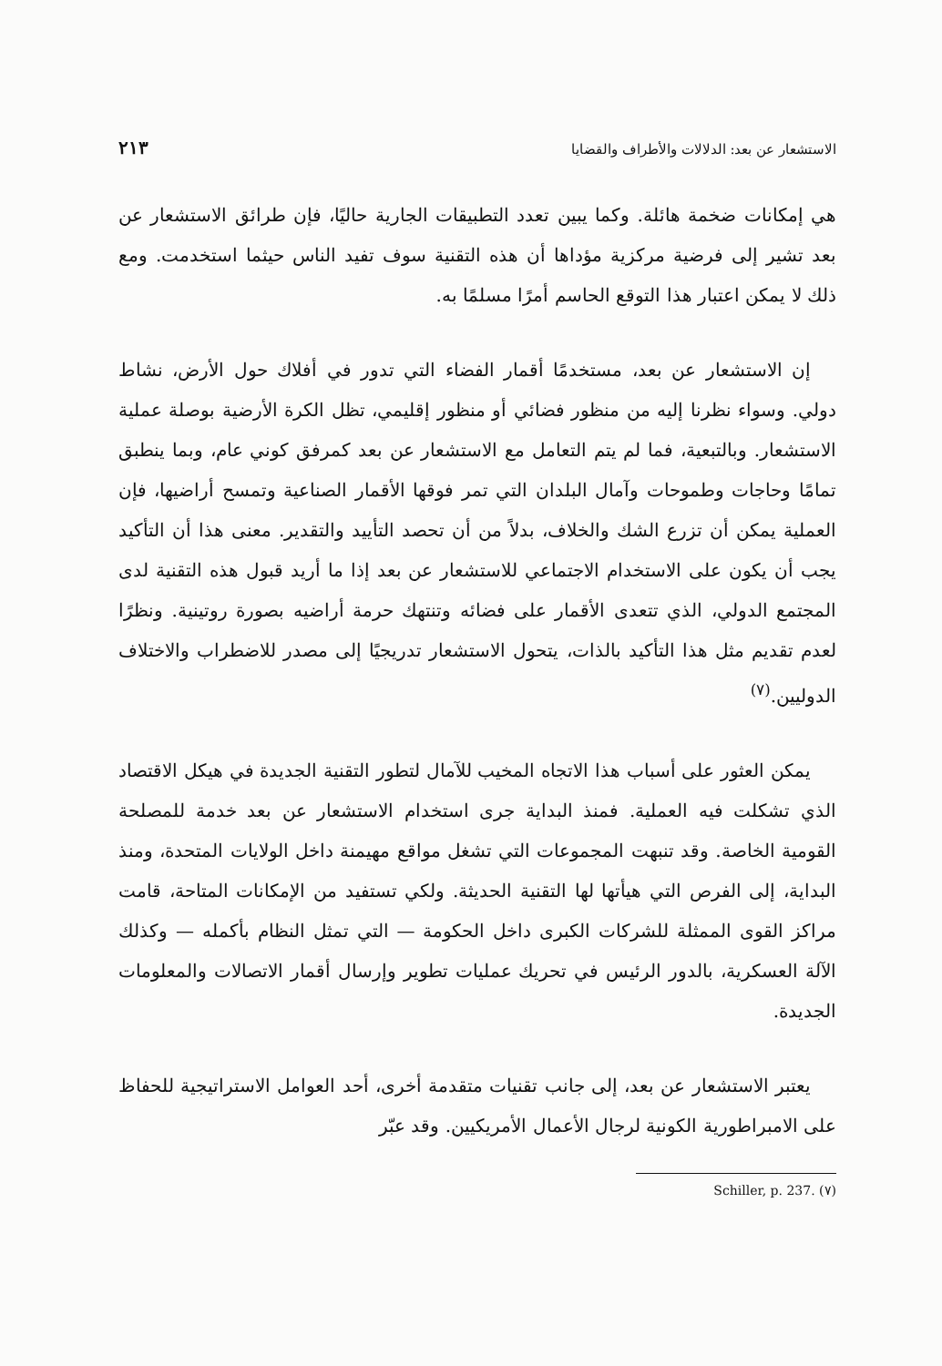الاستشعار عن بعد: الدلالات والأطراف والقضايا ٢١٣
هي إمكانات ضخمة هائلة. وكما يبين تعدد التطبيقات الجارية حاليًا، فإن طرائق الاستشعار عن بعد تشير إلى فرضية مركزية مؤداها أن هذه التقنية سوف تفيد الناس حيثما استخدمت. ومع ذلك لا يمكن اعتبار هذا التوقع الحاسم أمرًا مسلمًا به.
إن الاستشعار عن بعد، مستخدمًا أقمار الفضاء التي تدور في أفلاك حول الأرض، نشاط دولي. وسواء نظرنا إليه من منظور فضائي أو منظور إقليمي، تظل الكرة الأرضية بوصلة عملية الاستشعار. وبالتبعية، فما لم يتم التعامل مع الاستشعار عن بعد كمرفق كوني عام، وبما ينطبق تمامًا وحاجات وطموحات وآمال البلدان التي تمر فوقها الأقمار الصناعية وتمسح أراضيها، فإن العملية يمكن أن تزرع الشك والخلاف، بدلاً من أن تحصد التأييد والتقدير. معنى هذا أن التأكيد يجب أن يكون على الاستخدام الاجتماعي للاستشعار عن بعد إذا ما أريد قبول هذه التقنية لدى المجتمع الدولي، الذي تتعدى الأقمار على فضائه وتنتهك حرمة أراضيه بصورة روتينية. ونظرًا لعدم تقديم مثل هذا التأكيد بالذات، يتحول الاستشعار تدريجيًا إلى مصدر للاضطراب والاختلاف الدوليين.<sup>(٧)</sup>
يمكن العثور على أسباب هذا الاتجاه المخيب للآمال لتطور التقنية الجديدة في هيكل الاقتصاد الذي تشكلت فيه العملية. فمنذ البداية جرى استخدام الاستشعار عن بعد خدمة للمصلحة القومية الخاصة. وقد تنبهت المجموعات التي تشغل مواقع مهيمنة داخل الولايات المتحدة، ومنذ البداية، إلى الفرص التي هيأتها لها التقنية الحديثة. ولكي تستفيد من الإمكانات المتاحة، قامت مراكز القوى الممثلة للشركات الكبرى داخل الحكومة — التي تمثل النظام بأكمله — وكذلك الآلة العسكرية، بالدور الرئيس في تحريك عمليات تطوير وإرسال أقمار الاتصالات والمعلومات الجديدة.
يعتبر الاستشعار عن بعد، إلى جانب تقنيات متقدمة أخرى، أحد العوامل الاستراتيجية للحفاظ على الامبراطورية الكونية لرجال الأعمال الأمريكيين. وقد عبّر
(٧) Schiller, p. 237.